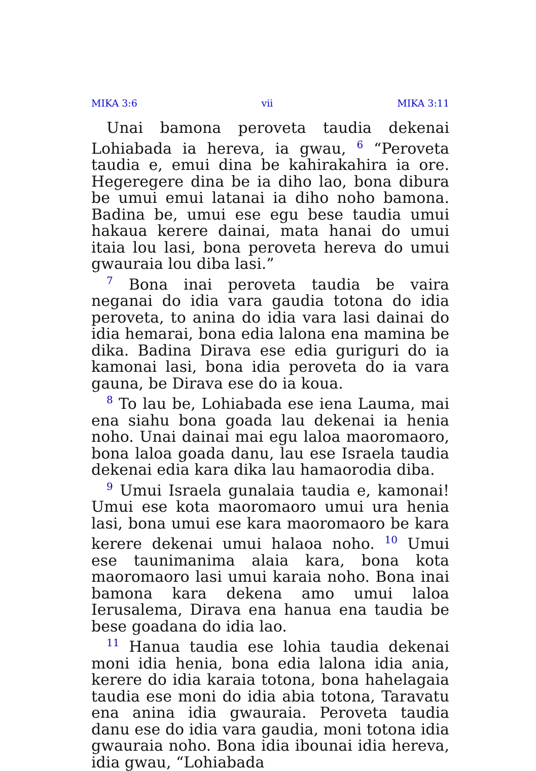MIKA 3:6 vii MIKA 3:11
Unai bamona peroveta taudia dekenai Lohiabada ia hereva, ia gwau, <sup>6</sup> “Peroveta taudia e, emui dina be kahirakahira ia ore. Hegeregere dina be ia diho lao, bona dibura be umui emui latanai ia diho noho bamona. Badina be, umui ese egu bese taudia umui hakaua kerere dainai, mata hanai do umui itaia lou lasi, bona peroveta hereva do umui gwauraia lou diba lasi.”
<sup>7</sup> Bona inai peroveta taudia be vaira neganai do idia vara gaudia totona do idia peroveta, to anina do idia vara lasi dainai do idia hemarai, bona edia lalona ena mamina be dika. Badina Dirava ese edia guriguri do ia kamonai lasi, bona idia peroveta do ia vara gauna, be Dirava ese do ia koua.
<sup>8</sup> To lau be, Lohiabada ese iena Lauma, mai ena siahu bona goada lau dekenai ia henia noho. Unai dainai mai egu laloa maoromaoro, bona laloa goada danu, lau ese Israela taudia dekenai edia kara dika lau hamaorodia diba.
<sup>9</sup> Umui Israela gunalaia taudia e, kamonai! Umui ese kota maoromaoro umui ura henia lasi, bona umui ese kara maoromaoro be kara kerere dekenai umui halaoa noho. <sup>10</sup> Umui ese taunimanima alaia kara, bona kota maoromaoro lasi umui karaia noho. Bona inai bamona kara dekena amo umui laloa Ierusalema, Dirava ena hanua ena taudia be bese goadana do idia lao.
<sup>11</sup> Hanua taudia ese lohia taudia dekenai moni idia henia, bona edia lalona idia ania, kerere do idia karaia totona, bona hahelagaia taudia ese moni do idia abia totona, Taravatu ena anina idia gwauraia. Peroveta taudia danu ese do idia vara gaudia, moni totona idia gwauraia noho. Bona idia ibounai idia hereva, idia gwau, “Lohiabada